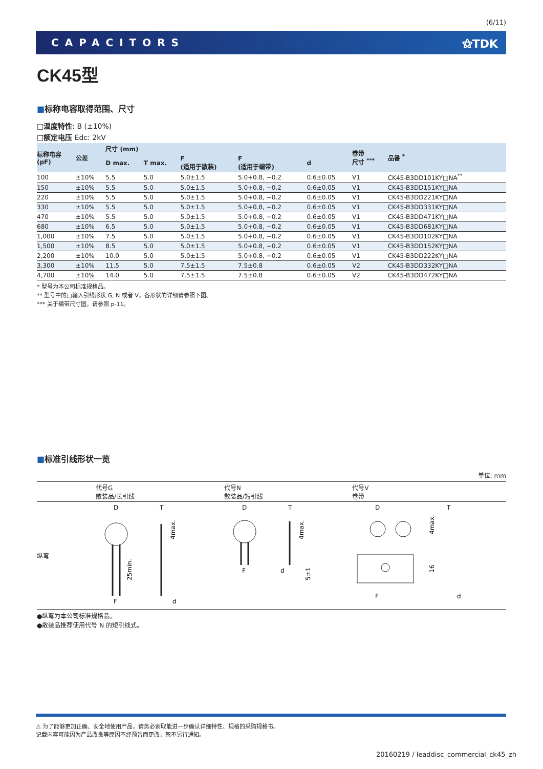(6/11)
CAPACITORS ⚝TDK
CK45型
■标称电容取得范围、尺寸
□温度特性: B (±10%)
□额定电压 Edc: 2kV
| 标称电容 (pF) | 公差 | 尺寸 (mm) | | | | | 卷带 尺寸 <sup>***</sup> | 品番 <sup>*</sup> |
| --- | --- | --- | --- | --- | --- | --- | --- | --- |
| | | D max. | T max. | F (适用于散装) | F (适用于编带) | d | | |
| 100 | ±10% | 5.5 | 5.0 | 5.0±1.5 | 5.0+0.8, −0.2 | 0.6±0.05 | V1 | CK45-B3DD101KY□NA<sup>**</sup> |
| 150 | ±10% | 5.5 | 5.0 | 5.0±1.5 | 5.0+0.8, −0.2 | 0.6±0.05 | V1 | CK45-B3DD151KY□NA |
| 220 | ±10% | 5.5 | 5.0 | 5.0±1.5 | 5.0+0.8, −0.2 | 0.6±0.05 | V1 | CK45-B3DD221KY□NA |
| 330 | ±10% | 5.5 | 5.0 | 5.0±1.5 | 5.0+0.8, −0.2 | 0.6±0.05 | V1 | CK45-B3DD331KY□NA |
| 470 | ±10% | 5.5 | 5.0 | 5.0±1.5 | 5.0+0.8, −0.2 | 0.6±0.05 | V1 | CK45-B3DD471KY□NA |
| 680 | ±10% | 6.5 | 5.0 | 5.0±1.5 | 5.0+0.8, −0.2 | 0.6±0.05 | V1 | CK45-B3DD681KY□NA |
| 1,000 | ±10% | 7.5 | 5.0 | 5.0±1.5 | 5.0+0.8, −0.2 | 0.6±0.05 | V1 | CK45-B3DD102KY□NA |
| 1,500 | ±10% | 8.5 | 5.0 | 5.0±1.5 | 5.0+0.8, −0.2 | 0.6±0.05 | V1 | CK45-B3DD152KY□NA |
| 2,200 | ±10% | 10.0 | 5.0 | 5.0±1.5 | 5.0+0.8, −0.2 | 0.6±0.05 | V1 | CK45-B3DD222KY□NA |
| 3,300 | ±10% | 11.5 | 5.0 | 7.5±1.5 | 7.5±0.8 | 0.6±0.05 | V2 | CK45-B3DD332KY□NA |
| 4,700 | ±10% | 14.0 | 5.0 | 7.5±1.5 | 7.5±0.8 | 0.6±0.05 | V2 | CK45-B3DD472KY□NA |
* 型号为本公司标准规格品。
** 型号中的□输入引线形状 G, N 或者 V。各形状的详细请参照下图。
*** 关于编带尺寸图，请参照 p-11。
■标准引线形状一览
单位: mm
| | 代号G 散装品/长引线 | 代号N 散装品/短引线 | 代号V 卷带 |
| 纵弯 | D F 25min. T d 4max. | D F T d 4max. 5±1 | D F T d 4max. 16 |
●纵弯为本公司标准规格品。
●散装品推荐使用代号 N 的短引线式。
⚠ 为了能够更加正确、安全地使用产品，请务必索取能进一步确认详细特性、规格的采购规格书。
记载内容可能因为产品改良等原因不经预告而更改，恕不另行通知。
20160219 / leaddisc_commercial_ck45_zh